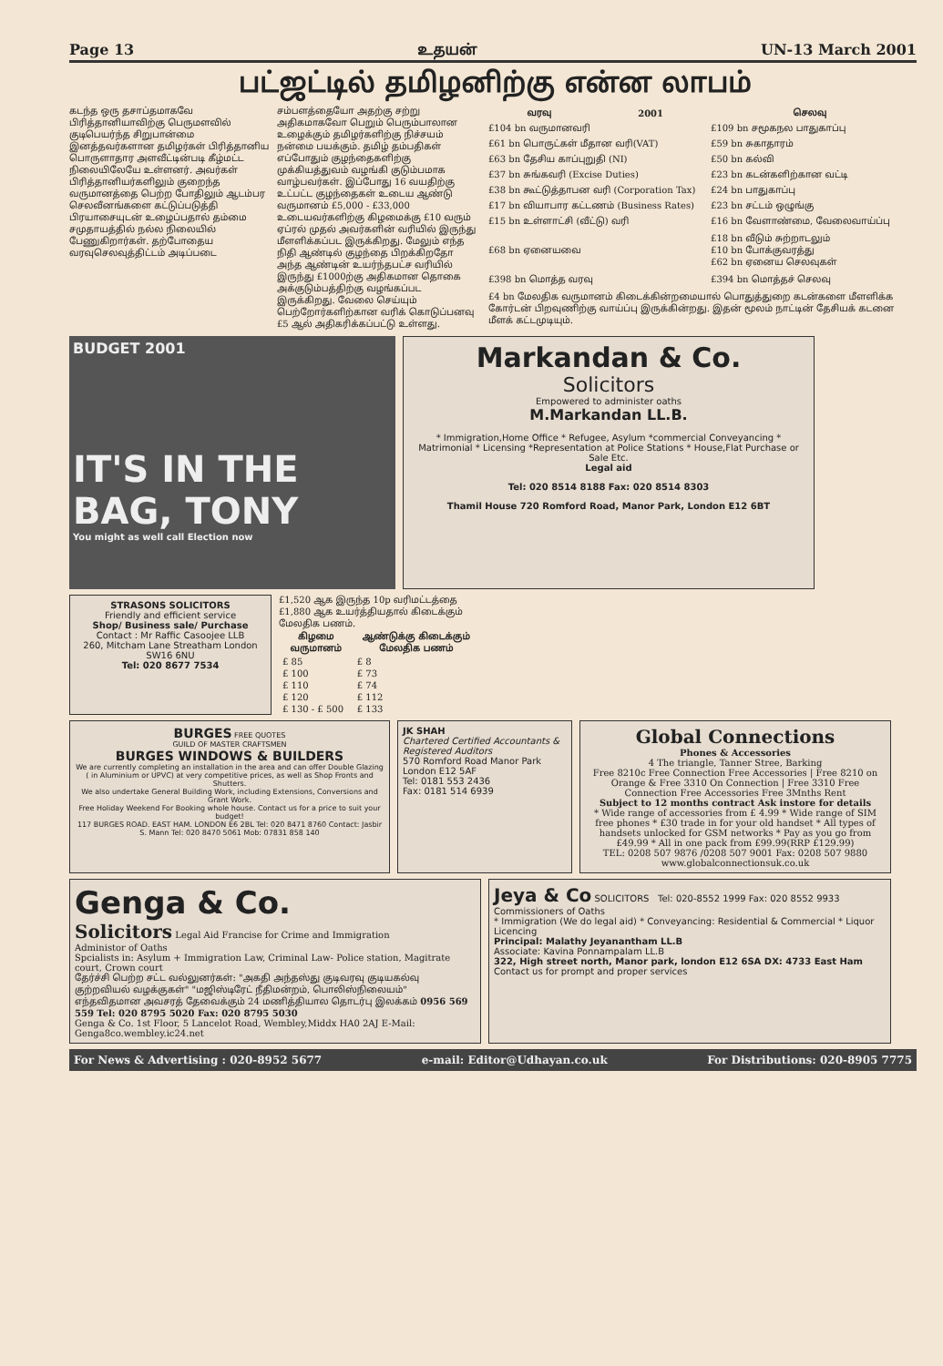Page 13 உதயன் UN-13 March 2001
பட்ஜட்டில் தமிழனிற்கு என்ன லாபம்
கடந்த ஒரு தசாப்தமாகவே பிரித்தானியாவிற்கு பெருமளவில் குடிபெயர்ந்த சிறுபான்மை இனத்தவர்களான தமிழர்கள் பிரித்தானிய பொருளாதார அளவீட்டின்படி கீழ்மட்ட நிலையிலேயே உள்ளனர். அவர்கள் பிரித்தானியர்களிலும் குறைந்த வருமானத்தை பெற்ற போதிலும் ஆடம்பர செலவீனங்களை கட்டுப்படுத்தி பிரயாசையுடன் உழைப்பதால் தம்மை சமுதாயத்தில் நல்ல நிலையில் பேணுகிறார்கள். தற்போதைய வரவுசெலவுத்திட்டம் அடிப்படை
சம்பளத்தையோ அதற்கு சற்று அதிகமாகவோ பெறும் பெரும்பாலான உழைக்கும் தமிழர்களிற்கு நிச்சயம் நன்மை பயக்கும். தமிழ் தம்பதிகள் எப்போதும் குழந்தைகளிற்கு முக்கியத்துவம் வழங்கி குடும்பமாக வாழ்பவர்கள். இப்போது 16 வயதிற்கு உட்பட்ட குழந்தைகள் உடைய ஆண்டு வருமானம் £5,000 - £33,000 உடையவர்களிற்கு கிழமைக்கு £10 வரும் ஏப்ரல் முதல் அவர்களின் வரியில் இருந்து மீளளிக்கப்பட இருக்கிறது. மேலும் எந்த நிதி ஆண்டில் குழந்தை பிறக்கிறதோ அந்த ஆண்டின் உயர்ந்தபட்ச வரியில் இருந்து £1000ற்கு அதிகமான தொகை அக்குடும்பத்திற்கு வழங்கப்பட இருக்கிறது. வேலை செய்யும் பெற்றோர்களிற்கான வரிக் கொடுப்பனவு £5 ஆல் அதிகரிக்கப்பட்டு உள்ளது.
| வரவு | 2001 | செலவு |
| --- | --- | --- |
| £104 bn வருமானவரி | | £109 bn சமூகநல பாதுகாப்பு |
| £61 bn பொருட்கள் மீதான வரி(VAT) | | £59 bn சுகாதாரம் |
| £63 bn தேசிய காப்புறுதி (NI) | | £50 bn கல்வி |
| £37 bn சுங்கவரி (Excise Duties) | | £23 bn கடன்களிற்கான வட்டி |
| £38 bn கூட்டுத்தாபன வரி (Corporation Tax) | | £24 bn பாதுகாப்பு |
| £17 bn வியாபார கட்டணம் (Business Rates) | | £23 bn சட்டம் ஒழுங்கு |
| £15 bn உள்ளாட்சி (வீட்டு) வரி | | £16 bn வேளாண்மை, வேலைவாய்ப்பு |
| £68 bn ஏனையவை | | £18 bn வீடும் சுற்றாடலும் £10 bn போக்குவரத்து £62 bn ஏனைய செலவுகள் |
| £398 bn மொத்த வரவு | | £394 bn மொத்தச் செலவு |
| £4 bn மேலதிக வருமானம் கிடைக்கின்றமையால் பொதுத்துறை கடன்களை மீளளிக்க கோர்டன் பிறவுணிற்கு வாய்ப்பு இருக்கின்றது. இதன் மூலம் நாட்டின் தேசியக் கடனை மீளக் கட்டமுடியும். | | |
BUDGET 2001
IT'S IN THE BAG, TONY
You might as well call Election now
Markandan & Co.
Solicitors
Empowered to administer oaths
M.Markandan LL.B.
* Immigration,Home Office * Refugee, Asylum *commercial Conveyancing * Matrimonial * Licensing *Representation at Police Stations * House,Flat Purchase or Sale Etc.
Legal aid
Tel: 020 8514 8188 Fax: 020 8514 8303
Thamil House 720 Romford Road, Manor Park, London E12 6BT
STRASONS SOLICITORS
Friendly and efficient service
Shop/ Business sale/ Purchase
Contact : Mr Raffic Casoojee LLB
260, Mitcham Lane Streatham London SW16 6NU
Tel: 020 8677 7534
£1,520 ஆக இருந்த 10p வரிமட்டத்தை £1,880 ஆக உயர்த்தியதால் கிடைக்கும் மேலதிக பணம்.
| கிழமை வருமானம் | ஆண்டுக்கு கிடைக்கும் மேலதிக பணம் |
| --- | --- |
| £ 85 | £ 8 |
| £ 100 | £ 73 |
| £ 110 | £ 74 |
| £ 120 | £ 112 |
| £ 130 - £ 500 | £ 133 |
BURGES FREE QUOTES
GUILD OF MASTER CRAFTSMEN
BURGES WINDOWS & BUILDERS
We are currently completing an installation in the area and can offer Double Glazing ( in Aluminium or UPVC) at very competitive prices, as well as Shop Fronts and Shutters.
We also undertake General Building Work, including Extensions, Conversions and Grant Work.
Free Holiday Weekend For Booking whole house. Contact us for a price to suit your budget!
117 BURGES ROAD. EAST HAM. LONDON E6 2BL Tel: 020 8471 8760 Contact: Jasbir S. Mann Tel: 020 8470 5061 Mob: 07831 858 140
JK SHAH
Chartered Certified Accountants & Registered Auditors
570 Romford Road Manor Park London E12 5AF
Tel: 0181 553 2436
Fax: 0181 514 6939
Global Connections
Phones & Accessories
4 The triangle, Tanner Stree, Barking
Free 8210c Free Connection Free Accessories | Free 8210 on Orange & Free 3310 On Connection | Free 3310 Free Connection Free Accessories Free 3Mnths Rent
Subject to 12 months contract Ask instore for details
* Wide range of accessories from £ 4.99 * Wide range of SIM free phones * £30 trade in for your old handset * All types of handsets unlocked for GSM networks * Pay as you go from £49.99 * All in one pack from £99.99(RRP £129.99)
TEL: 0208 507 9876 /0208 507 9001 Fax: 0208 507 9880 www.globalconnectionsuk.co.uk
Genga & Co.
Solicitors Legal Aid Francise for Crime and Immigration
Administor of Oaths
Spcialists in: Asylum + Immigration Law, Criminal Law- Police station, Magitrate court, Crown court
தேர்ச்சி பெற்ற சட்ட வல்லுனர்கள்: "அகதி அந்தஸ்து குடிவரவு குடியகல்வு குற்றவியல் வழக்குகள்" "மஜிஸ்டிரேட் நீதிமன்றம், பொலிஸ்நிலையம்" எந்தவிதமான அவசரத் தேவைக்கும் 24 மணித்தியால தொடர்பு இலக்கம் 0956 569 559 Tel: 020 8795 5020 Fax: 020 8795 5030
Genga & Co. 1st Floor, 5 Lancelot Road, Wembley,Middx HA0 2AJ E-Mail: Genga8co.wembley.ic24.net
Jeya & Co SOLICITORS Tel: 020-8552 1999 Fax: 020 8552 9933
Commissioners of Oaths
* Immigration (We do legal aid) * Conveyancing: Residential & Commercial * Liquor Licencing
Principal: Malathy Jeyanantham LL.B
Associate: Kavina Ponnampalam LL.B
322, High street north, Manor park, london E12 6SA DX: 4733 East Ham
Contact us for prompt and proper services
For News & Advertising : 020-8952 5677 e-mail: Editor@Udhayan.co.uk For Distributions: 020-8905 7775